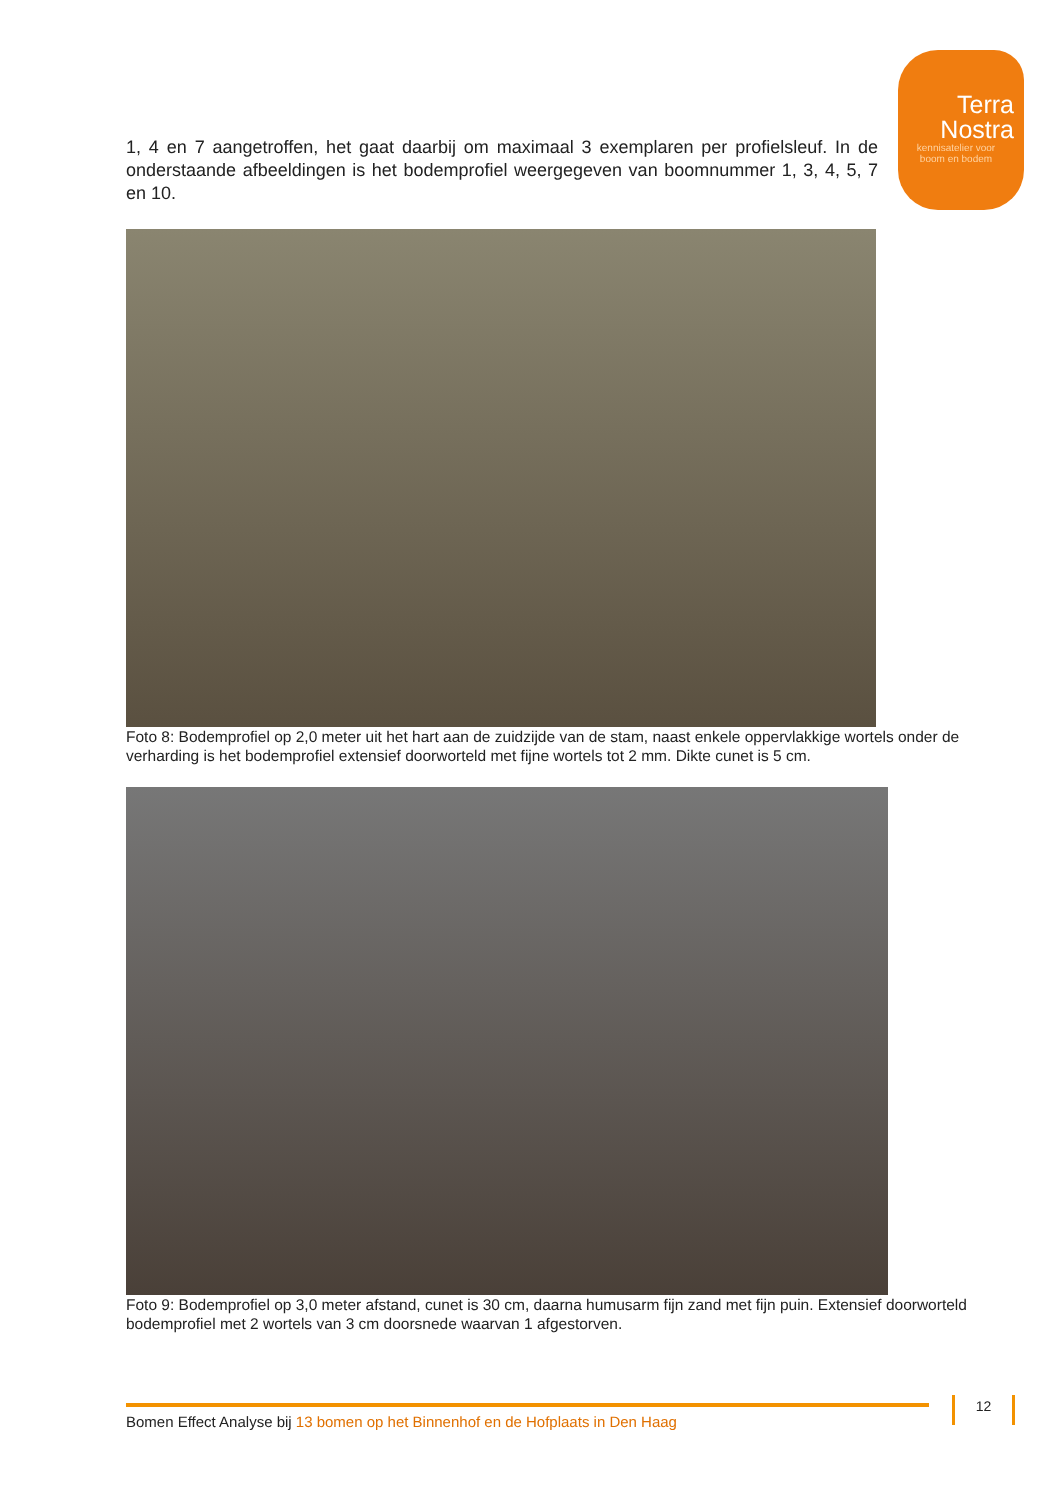Terra
Nostra
kennisatelier voor
boom en bodem
1, 4 en 7 aangetroffen, het gaat daarbij om maximaal 3 exemplaren per profielsleuf. In de onderstaande afbeeldingen is het bodemprofiel weergegeven van boomnummer 1, 3, 4, 5, 7 en 10.
Foto 8: Bodemprofiel op 2,0 meter uit het hart aan de zuidzijde van de stam, naast enkele oppervlakkige wortels onder de verharding is het bodemprofiel extensief doorworteld met fijne wortels tot 2 mm. Dikte cunet is 5 cm.
Foto 9: Bodemprofiel op 3,0 meter afstand, cunet is 30 cm, daarna humusarm fijn zand met fijn puin. Extensief doorworteld bodemprofiel met 2 wortels van 3 cm doorsnede waarvan 1 afgestorven.
Bomen Effect Analyse bij 13 bomen op het Binnenhof en de Hofplaats in Den Haag 12